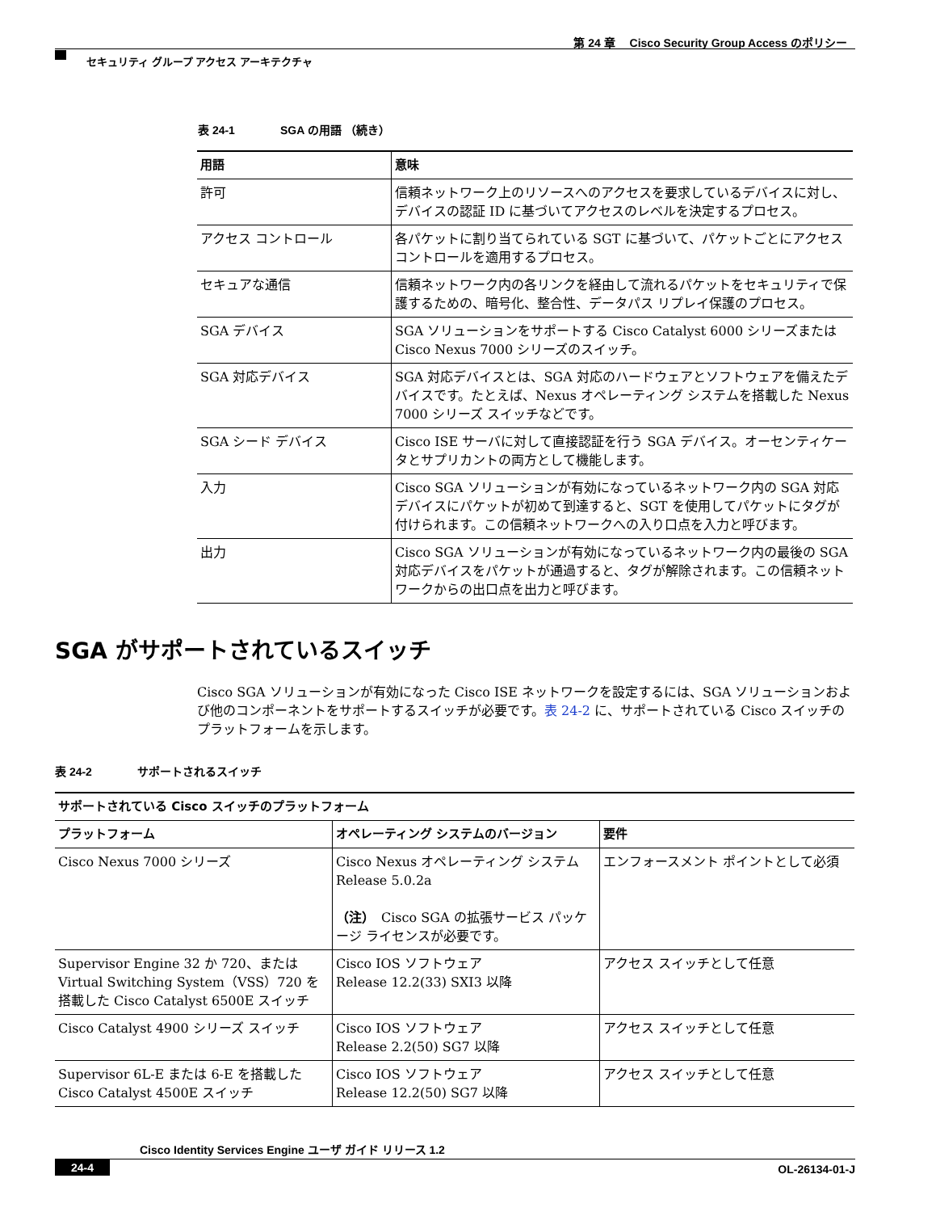第 24 章　 Cisco Security Group Access のポリシー
セキュリティ グループ アクセス アーキテクチャ
表 24-1　　　　SGA の用語 （続き）
| 用語 | 意味 |
| --- | --- |
| 許可 | 信頼ネットワーク上のリソースへのアクセスを要求しているデバイスに対し、デバイスの認証 ID に基づいてアクセスのレベルを決定するプロセス。 |
| アクセス コントロール | 各パケットに割り当てられている SGT に基づいて、パケットごとにアクセス コントロールを適用するプロセス。 |
| セキュアな通信 | 信頼ネットワーク内の各リンクを経由して流れるパケットをセキュリティで保護するための、暗号化、整合性、データパス リプレイ保護のプロセス。 |
| SGA デバイス | SGA ソリューションをサポートする Cisco Catalyst 6000 シリーズまたは Cisco Nexus 7000 シリーズのスイッチ。 |
| SGA 対応デバイス | SGA 対応デバイスとは、SGA 対応のハードウェアとソフトウェアを備えたデバイスです。たとえば、Nexus オペレーティング システムを搭載した Nexus 7000 シリーズ スイッチなどです。 |
| SGA シード デバイス | Cisco ISE サーバに対して直接認証を行う SGA デバイス。オーセンティケータとサプリカントの両方として機能します。 |
| 入力 | Cisco SGA ソリューションが有効になっているネットワーク内の SGA 対応デバイスにパケットが初めて到達すると、SGT を使用してパケットにタグが付けられます。この信頼ネットワークへの入り口点を入力と呼びます。 |
| 出力 | Cisco SGA ソリューションが有効になっているネットワーク内の最後の SGA 対応デバイスをパケットが通過すると、タグが解除されます。この信頼ネットワークからの出口点を出力と呼びます。 |
SGA がサポートされているスイッチ
Cisco SGA ソリューションが有効になった Cisco ISE ネットワークを設定するには、SGA ソリューションおよび他のコンポーネントをサポートするスイッチが必要です。表 24-2 に、サポートされている Cisco スイッチのプラットフォームを示します。
表 24-2　　　　サポートされるスイッチ
| サポートされている Cisco スイッチのプラットフォーム | | |
| --- | --- | --- |
| プラットフォーム | オペレーティング システムのバージョン | 要件 |
| Cisco Nexus 7000 シリーズ | Cisco Nexus オペレーティング システム Release 5.0.2a （注） Cisco SGA の拡張サービス パッケージ ライセンスが必要です。 | エンフォースメント ポイントとして必須 |
| Supervisor Engine 32 か 720、または Virtual Switching System（VSS）720 を搭載した Cisco Catalyst 6500E スイッチ | Cisco IOS ソフトウェア Release 12.2(33) SXI3 以降 | アクセス スイッチとして任意 |
| Cisco Catalyst 4900 シリーズ スイッチ | Cisco IOS ソフトウェア Release 2.2(50) SG7 以降 | アクセス スイッチとして任意 |
| Supervisor 6L-E または 6-E を搭載した Cisco Catalyst 4500E スイッチ | Cisco IOS ソフトウェア Release 12.2(50) SG7 以降 | アクセス スイッチとして任意 |
Cisco Identity Services Engine ユーザ ガイド リリース 1.2
24-4 OL-26134-01-J